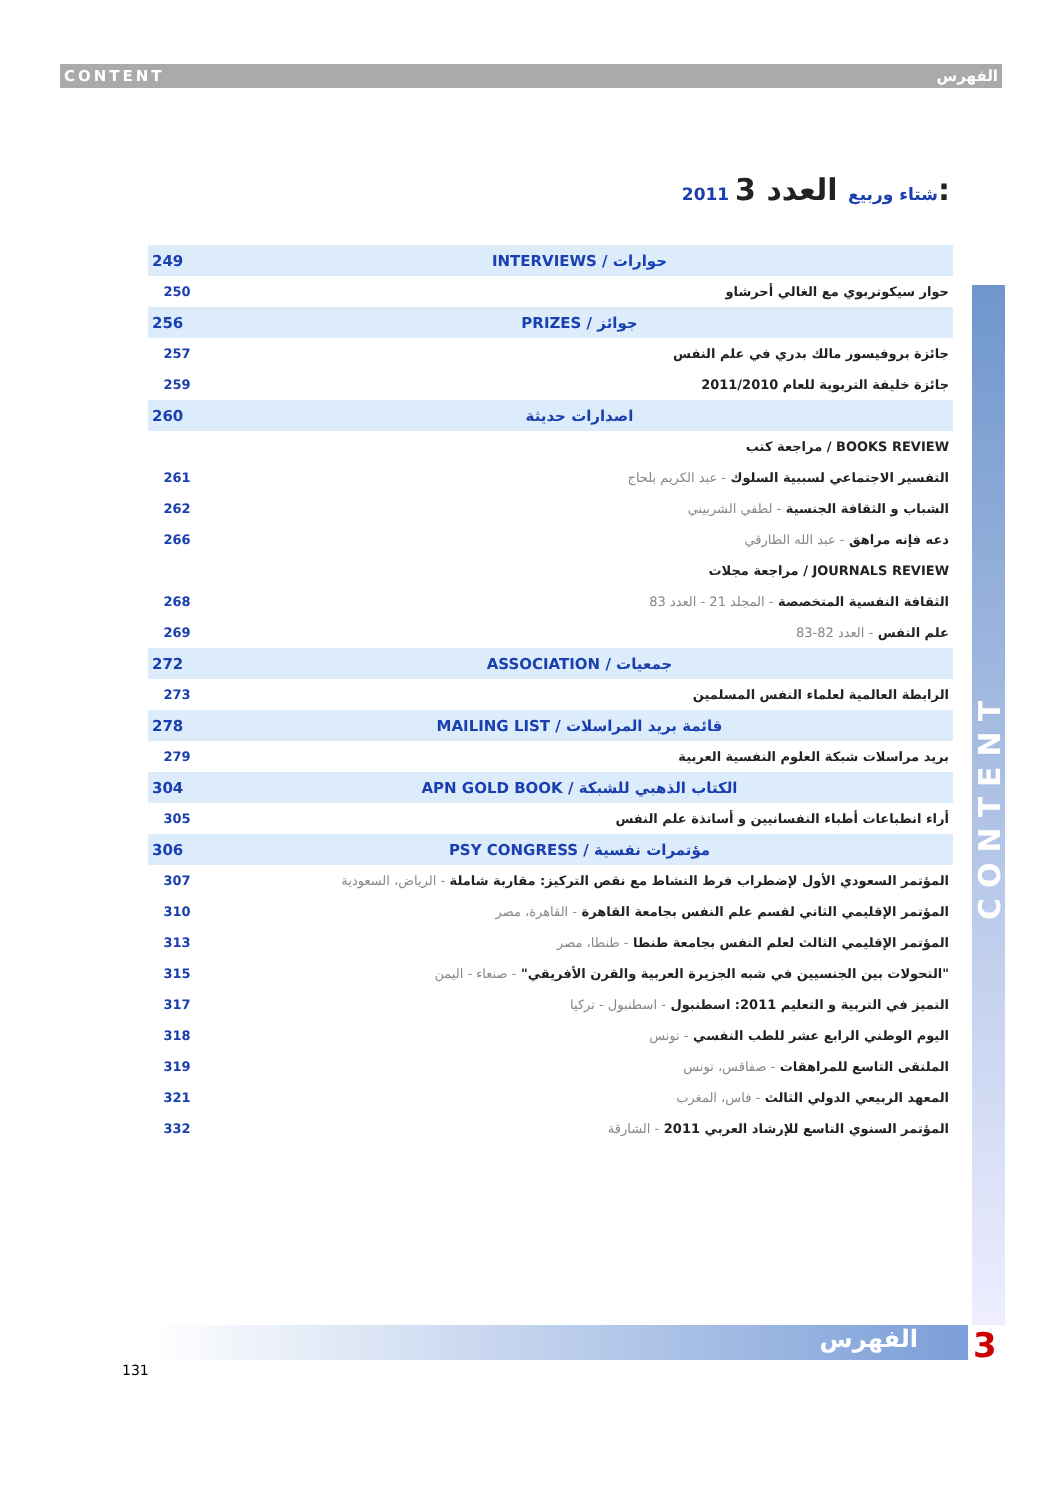CONTENT الفهرس
2011 شتاء وربيع العدد 3:
| 249 | INTERVIEWS / حوارات |
| 250 | حوار سيكوتربوي مع الغالي أحرشاو |
| 256 | PRIZES / جوائز |
| 257 | جائزة بروفيسور مالك بدري في علم النفس |
| 259 | جائزة خليفة التربوية للعام 2011/2010 |
| 260 | اصدارات حديثة |
| | مراجعة كتب / BOOKS REVIEW |
| 261 | التفسير الاجتماعي لسببية السلوك - عبد الكريم بلحاج |
| 262 | الشباب و الثقافة الجنسية - لطفي الشربيني |
| 266 | دعه فإنه مراهق - عبد الله الطارقي |
| | مراجعة مجلات / JOURNALS REVIEW |
| 268 | الثقافة النفسية المتخصصة - المجلد 21 - العدد 83 |
| 269 | علم النفس - العدد 82-83 |
| 272 | ASSOCIATION / جمعيات |
| 273 | الرابطة العالمية لعلماء النفس المسلمين |
| 278 | MAILING LIST / قائمة بريد المراسلات |
| 279 | بريد مراسلات شبكة العلوم النفسية العربية |
| 304 | APN GOLD BOOK / الكتاب الذهبي للشبكة |
| 305 | أراء انطباعات أطباء النفسانيين و أساتذة علم النفس |
| 306 | PSY CONGRESS / مؤتمرات نفسية |
| 307 | المؤتمر السعودي الأول لإضطراب فرط النشاط مع نقص التركيز: مقاربة شاملة - الرياض، السعودية |
| 310 | المؤتمر الإقليمي الثاني لقسم علم النفس بجامعة القاهرة - القاهرة، مصر |
| 313 | المؤتمر الإقليمي الثالث لعلم النفس بجامعة طنطا - طنطا، مصر |
| 315 | "التحولات بين الجنسيين في شبه الجزيرة العربية والقرن الأفريقي" - صنعاء - اليمن |
| 317 | التميز في التربية و التعليم 2011: اسطنبول - اسطنبول - تركيا |
| 318 | اليوم الوطني الرابع عشر للطب النفسي - تونس |
| 319 | الملتقى التاسع للمراهقات - صفاقس، تونس |
| 321 | المعهد الربيعي الدولي الثالث - فاس، المغرب |
| 332 | المؤتمر السنوي التاسع للإرشاد العربي 2011 - الشارقة |
CONTENT
الفهرس 3
131